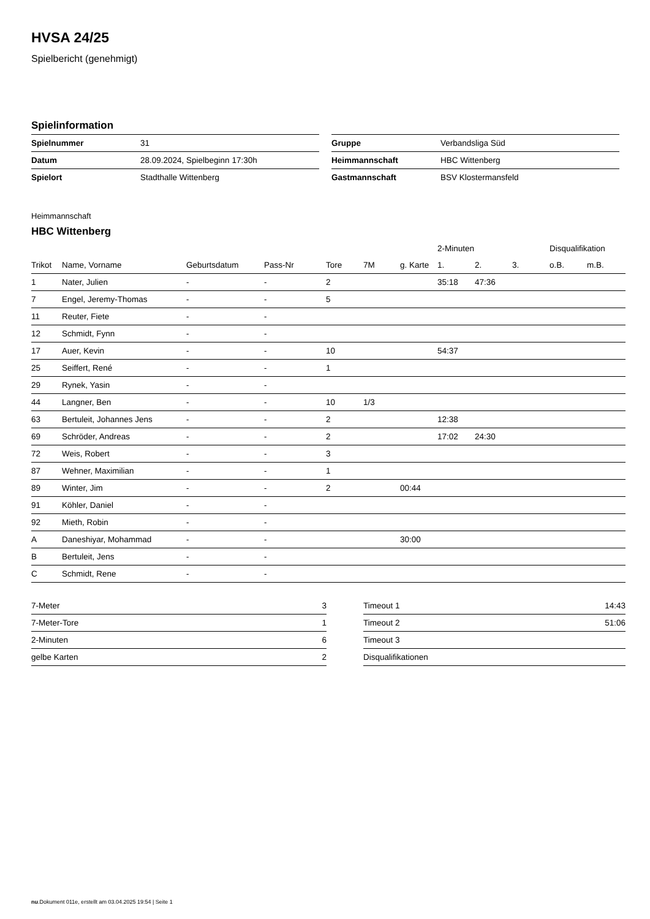HVSA 24/25
Spielbericht (genehmigt)
Spielinformation
| Spielnummer | 31 |
| Datum | 28.09.2024, Spielbeginn 17:30h |
| Spielort | Stadthalle Wittenberg |
| Gruppe | Verbandsliga Süd |
| Heimmannschaft | HBC Wittenberg |
| Gastmannschaft | BSV Klostermansfeld |
Heimmannschaft
HBC Wittenberg
| | | | | | | | 2-Minuten | | | Disqualifikation | |
| --- | --- | --- | --- | --- | --- | --- | --- | --- | --- | --- | --- |
| Trikot | Name, Vorname | Geburtsdatum | Pass-Nr | Tore | 7M | g. Karte | 1. | 2. | 3. | o.B. | m.B. |
| 1 | Nater, Julien | - | - | 2 | | | 35:18 | 47:36 | | | |
| 7 | Engel, Jeremy-Thomas | - | - | 5 | | | | | | | |
| 11 | Reuter, Fiete | - | - | | | | | | | | |
| 12 | Schmidt, Fynn | - | - | | | | | | | | |
| 17 | Auer, Kevin | - | - | 10 | | | 54:37 | | | | |
| 25 | Seiffert, René | - | - | 1 | | | | | | | |
| 29 | Rynek, Yasin | - | - | | | | | | | | |
| 44 | Langner, Ben | - | - | 10 | 1/3 | | | | | | |
| 63 | Bertuleit, Johannes Jens | - | - | 2 | | | 12:38 | | | | |
| 69 | Schröder, Andreas | - | - | 2 | | | 17:02 | 24:30 | | | |
| 72 | Weis, Robert | - | - | 3 | | | | | | | |
| 87 | Wehner, Maximilian | - | - | 1 | | | | | | | |
| 89 | Winter, Jim | - | - | 2 | | 00:44 | | | | | |
| 91 | Köhler, Daniel | - | - | | | | | | | | |
| 92 | Mieth, Robin | - | - | | | | | | | | |
| A | Daneshiyar, Mohammad | - | - | | | 30:00 | | | | | |
| B | Bertuleit, Jens | - | - | | | | | | | | |
| C | Schmidt, Rene | - | - | | | | | | | | |
| 7-Meter | 3 |
| 7-Meter-Tore | 1 |
| 2-Minuten | 6 |
| gelbe Karten | 2 |
| Timeout 1 | 14:43 |
| Timeout 2 | 51:06 |
| Timeout 3 | |
| Disqualifikationen | |
nu.Dokument 011e, erstellt am 03.04.2025 19:54 | Seite 1